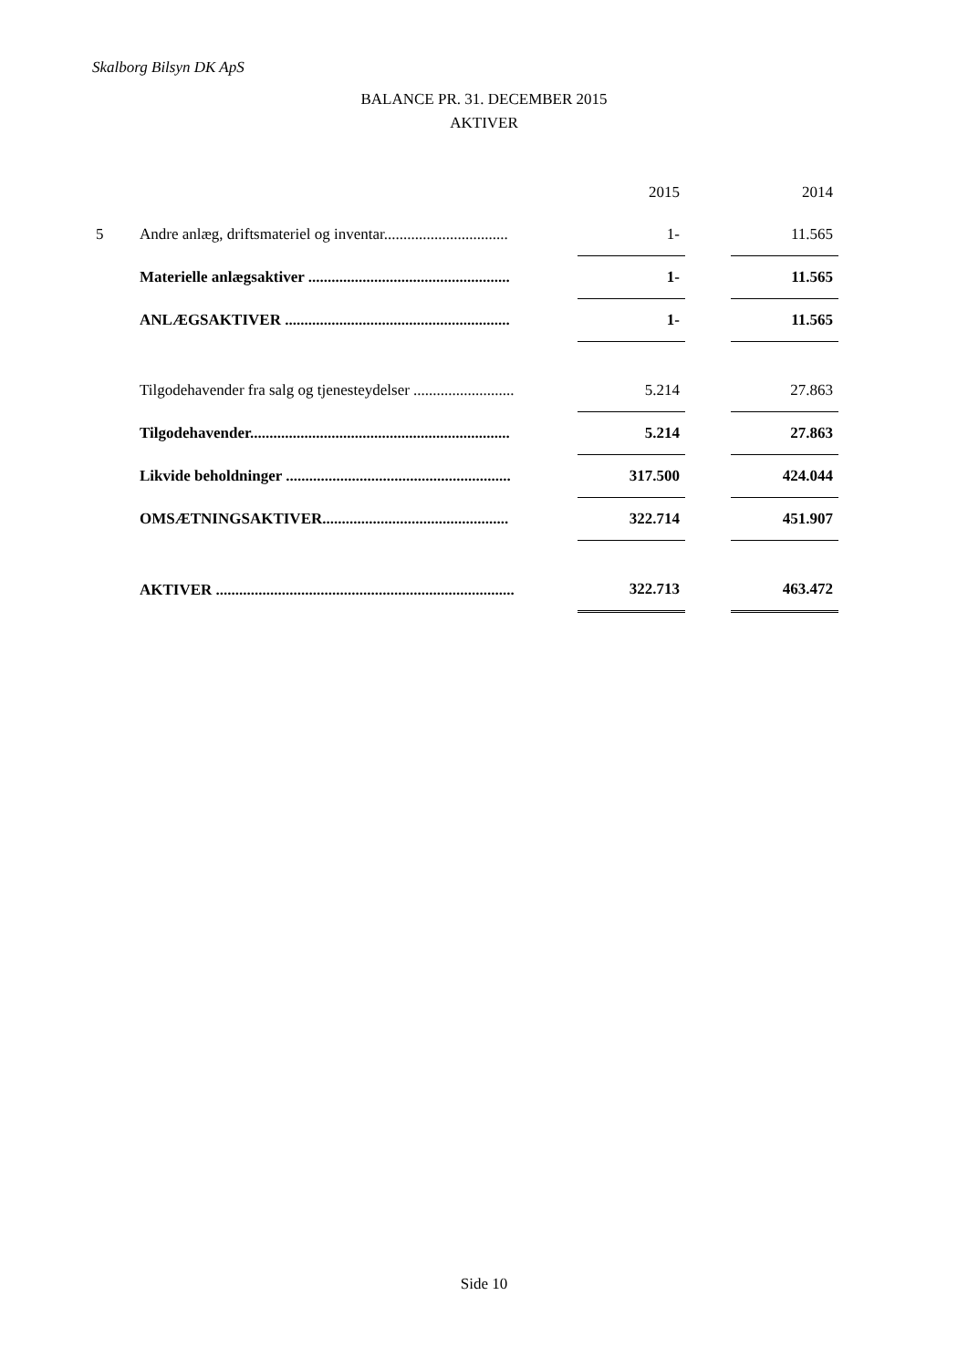Skalborg Bilsyn DK ApS
BALANCE PR. 31. DECEMBER 2015
AKTIVER
| | | 2015 | | 2014 |
| 5 | Andre anlæg, driftsmateriel og inventar................................ | 1- | | 11.565 |
| | Materielle anlægsaktiver .................................................... | 1- | | 11.565 |
| | ANLÆGSAKTIVER .......................................................... | 1- | | 11.565 |
| | Tilgodehavender fra salg og tjenesteydelser .......................... | 5.214 | | 27.863 |
| | Tilgodehavender................................................................... | 5.214 | | 27.863 |
| | Likvide beholdninger .......................................................... | 317.500 | | 424.044 |
| | OMSÆTNINGSAKTIVER................................................ | 322.714 | | 451.907 |
| | AKTIVER ............................................................................. | 322.713 | | 463.472 |
Side 10